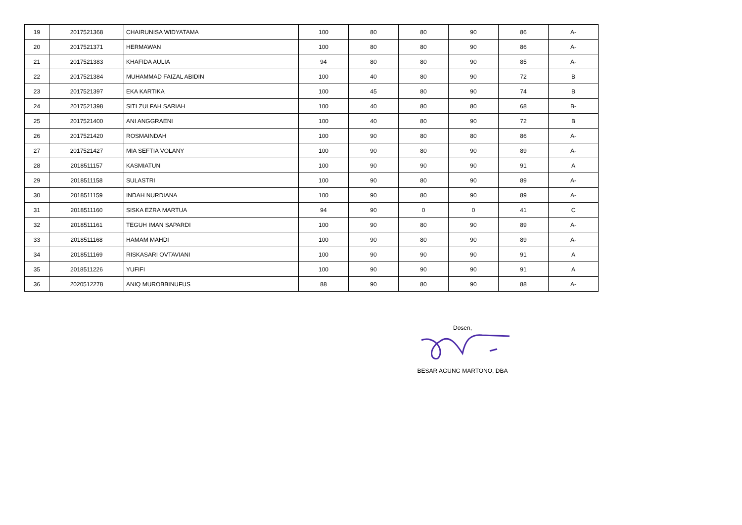| 19 | 2017521368 | CHAIRUNISA WIDYATAMA | 100 | 80 | 80 | 90 | 86 | A- |
| 20 | 2017521371 | HERMAWAN | 100 | 80 | 80 | 90 | 86 | A- |
| 21 | 2017521383 | KHAFIDA AULIA | 94 | 80 | 80 | 90 | 85 | A- |
| 22 | 2017521384 | MUHAMMAD FAIZAL ABIDIN | 100 | 40 | 80 | 90 | 72 | B |
| 23 | 2017521397 | EKA KARTIKA | 100 | 45 | 80 | 90 | 74 | B |
| 24 | 2017521398 | SITI ZULFAH SARIAH | 100 | 40 | 80 | 80 | 68 | B- |
| 25 | 2017521400 | ANI ANGGRAENI | 100 | 40 | 80 | 90 | 72 | B |
| 26 | 2017521420 | ROSMAINDAH | 100 | 90 | 80 | 80 | 86 | A- |
| 27 | 2017521427 | MIA SEFTIA VOLANY | 100 | 90 | 80 | 90 | 89 | A- |
| 28 | 2018511157 | KASMIATUN | 100 | 90 | 90 | 90 | 91 | A |
| 29 | 2018511158 | SULASTRI | 100 | 90 | 80 | 90 | 89 | A- |
| 30 | 2018511159 | INDAH NURDIANA | 100 | 90 | 80 | 90 | 89 | A- |
| 31 | 2018511160 | SISKA EZRA MARTUA | 94 | 90 | 0 | 0 | 41 | C |
| 32 | 2018511161 | TEGUH IMAN SAPARDI | 100 | 90 | 80 | 90 | 89 | A- |
| 33 | 2018511168 | HAMAM MAHDI | 100 | 90 | 80 | 90 | 89 | A- |
| 34 | 2018511169 | RISKASARI OVTAVIANI | 100 | 90 | 90 | 90 | 91 | A |
| 35 | 2018511226 | YUFIFI | 100 | 90 | 90 | 90 | 91 | A |
| 36 | 2020512278 | ANIQ MUROBBINUFUS | 88 | 90 | 80 | 90 | 88 | A- |
Dosen,
BESAR AGUNG MARTONO, DBA